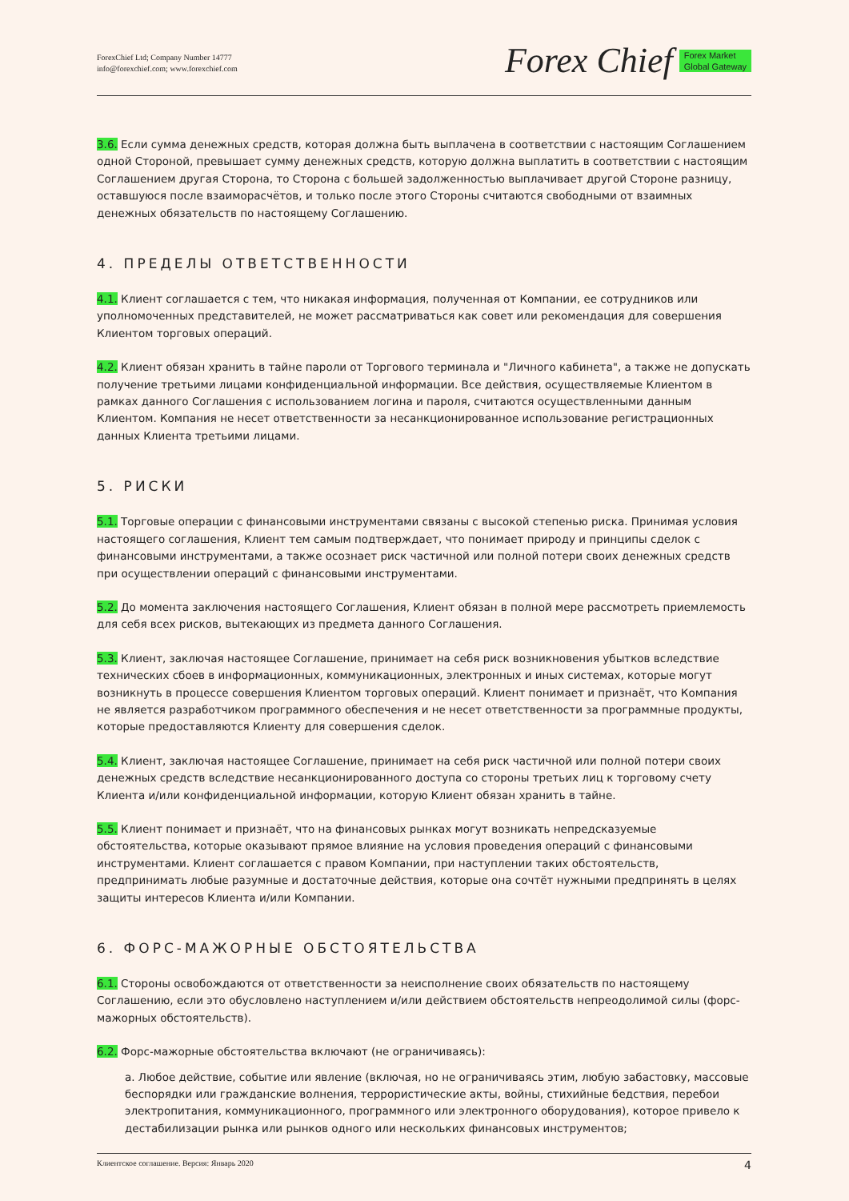ForexChief Ltd; Company Number 14777
info@forexchief.com; www.forexchief.com
Forex Chief Forex Market
Global Gateway
3.6. Если сумма денежных средств, которая должна быть выплачена в соответствии с настоящим Соглашением одной Стороной, превышает сумму денежных средств, которую должна выплатить в соответствии с настоящим Соглашением другая Сторона, то Сторона с большей задолженностью выплачивает другой Стороне разницу, оставшуюся после взаиморасчётов, и только после этого Стороны считаются свободными от взаимных денежных обязательств по настоящему Соглашению.
4. ПРЕДЕЛЫ ОТВЕТСТВЕННОСТИ
4.1. Клиент соглашается с тем, что никакая информация, полученная от Компании, ее сотрудников или уполномоченных представителей, не может рассматриваться как совет или рекомендация для совершения Клиентом торговых операций.
4.2. Клиент обязан хранить в тайне пароли от Торгового терминала и "Личного кабинета", а также не допускать получение третьими лицами конфиденциальной информации. Все действия, осуществляемые Клиентом в рамках данного Соглашения с использованием логина и пароля, считаются осуществленными данным Клиентом. Компания не несет ответственности за несанкционированное использование регистрационных данных Клиента третьими лицами.
5. РИСКИ
5.1. Торговые операции с финансовыми инструментами связаны с высокой степенью риска. Принимая условия настоящего соглашения, Клиент тем самым подтверждает, что понимает природу и принципы сделок с финансовыми инструментами, а также осознает риск частичной или полной потери своих денежных средств при осуществлении операций с финансовыми инструментами.
5.2. До момента заключения настоящего Соглашения, Клиент обязан в полной мере рассмотреть приемлемость для себя всех рисков, вытекающих из предмета данного Соглашения.
5.3. Клиент, заключая настоящее Соглашение, принимает на себя риск возникновения убытков вследствие технических сбоев в информационных, коммуникационных, электронных и иных системах, которые могут возникнуть в процессе совершения Клиентом торговых операций. Клиент понимает и признаёт, что Компания не является разработчиком программного обеспечения и не несет ответственности за программные продукты, которые предоставляются Клиенту для совершения сделок.
5.4. Клиент, заключая настоящее Соглашение, принимает на себя риск частичной или полной потери своих денежных средств вследствие несанкционированного доступа со стороны третьих лиц к торговому счету Клиента и/или конфиденциальной информации, которую Клиент обязан хранить в тайне.
5.5. Клиент понимает и признаёт, что на финансовых рынках могут возникать непредсказуемые обстоятельства, которые оказывают прямое влияние на условия проведения операций с финансовыми инструментами. Клиент соглашается с правом Компании, при наступлении таких обстоятельств, предпринимать любые разумные и достаточные действия, которые она сочтёт нужными предпринять в целях защиты интересов Клиента и/или Компании.
6. ФОРС-МАЖОРНЫЕ ОБСТОЯТЕЛЬСТВА
6.1. Стороны освобождаются от ответственности за неисполнение своих обязательств по настоящему Соглашению, если это обусловлено наступлением и/или действием обстоятельств непреодолимой силы (форс-мажорных обстоятельств).
6.2. Форс-мажорные обстоятельства включают (не ограничиваясь):
a. Любое действие, событие или явление (включая, но не ограничиваясь этим, любую забастовку, массовые беспорядки или гражданские волнения, террористические акты, войны, стихийные бедствия, перебои электропитания, коммуникационного, программного или электронного оборудования), которое привело к дестабилизации рынка или рынков одного или нескольких финансовых инструментов;
Клиентское соглашение. Версия: Январь 2020 4